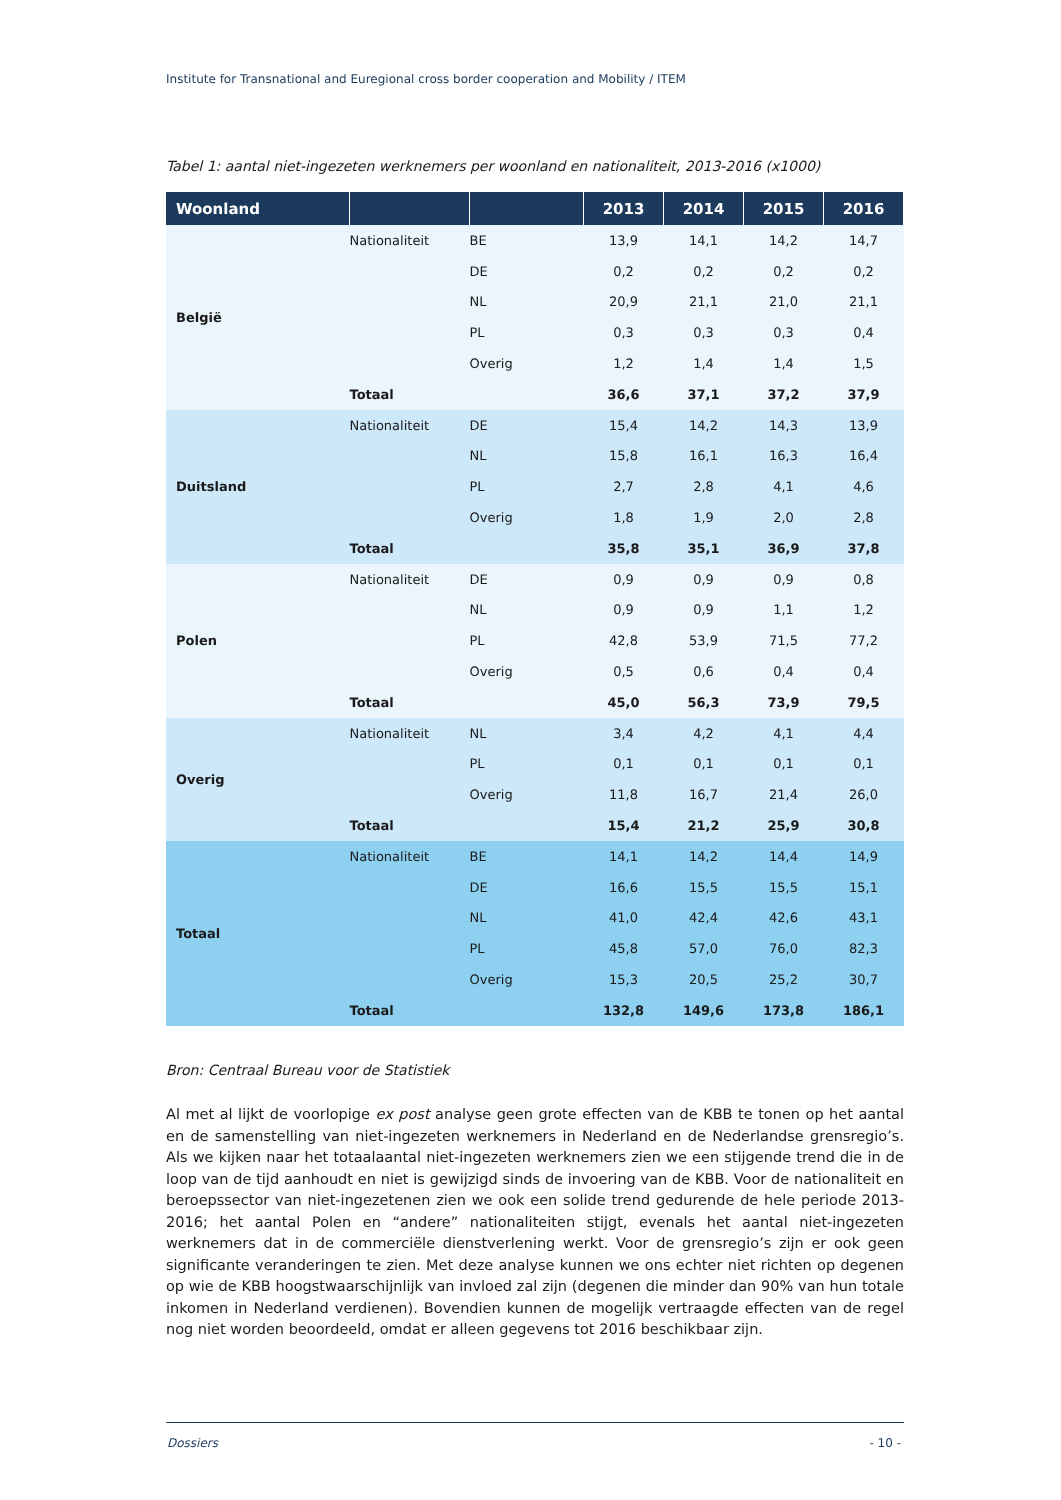Institute for Transnational and Euregional cross border cooperation and Mobility / ITEM
Tabel 1: aantal niet-ingezeten werknemers per woonland en nationaliteit, 2013-2016 (x1000)
| Woonland | | | 2013 | 2014 | 2015 | 2016 |
| --- | --- | --- | --- | --- | --- | --- |
| België | Nationaliteit | BE | 13,9 | 14,1 | 14,2 | 14,7 |
| | | DE | 0,2 | 0,2 | 0,2 | 0,2 |
| | | NL | 20,9 | 21,1 | 21,0 | 21,1 |
| | | PL | 0,3 | 0,3 | 0,3 | 0,4 |
| | | Overig | 1,2 | 1,4 | 1,4 | 1,5 |
| | Totaal | | 36,6 | 37,1 | 37,2 | 37,9 |
| Duitsland | Nationaliteit | DE | 15,4 | 14,2 | 14,3 | 13,9 |
| | | NL | 15,8 | 16,1 | 16,3 | 16,4 |
| | | PL | 2,7 | 2,8 | 4,1 | 4,6 |
| | | Overig | 1,8 | 1,9 | 2,0 | 2,8 |
| | Totaal | | 35,8 | 35,1 | 36,9 | 37,8 |
| Polen | Nationaliteit | DE | 0,9 | 0,9 | 0,9 | 0,8 |
| | | NL | 0,9 | 0,9 | 1,1 | 1,2 |
| | | PL | 42,8 | 53,9 | 71,5 | 77,2 |
| | | Overig | 0,5 | 0,6 | 0,4 | 0,4 |
| | Totaal | | 45,0 | 56,3 | 73,9 | 79,5 |
| Overig | Nationaliteit | NL | 3,4 | 4,2 | 4,1 | 4,4 |
| | | PL | 0,1 | 0,1 | 0,1 | 0,1 |
| | | Overig | 11,8 | 16,7 | 21,4 | 26,0 |
| | Totaal | | 15,4 | 21,2 | 25,9 | 30,8 |
| Totaal | Nationaliteit | BE | 14,1 | 14,2 | 14,4 | 14,9 |
| | | DE | 16,6 | 15,5 | 15,5 | 15,1 |
| | | NL | 41,0 | 42,4 | 42,6 | 43,1 |
| | | PL | 45,8 | 57,0 | 76,0 | 82,3 |
| | | Overig | 15,3 | 20,5 | 25,2 | 30,7 |
| | Totaal | | 132,8 | 149,6 | 173,8 | 186,1 |
Bron: Centraal Bureau voor de Statistiek
Al met al lijkt de voorlopige ex post analyse geen grote effecten van de KBB te tonen op het aantal en de samenstelling van niet-ingezeten werknemers in Nederland en de Nederlandse grensregio’s. Als we kijken naar het totaalaantal niet-ingezeten werknemers zien we een stijgende trend die in de loop van de tijd aanhoudt en niet is gewijzigd sinds de invoering van de KBB. Voor de nationaliteit en beroepssector van niet-ingezetenen zien we ook een solide trend gedurende de hele periode 2013-2016; het aantal Polen en “andere” nationaliteiten stijgt, evenals het aantal niet-ingezeten werknemers dat in de commerciële dienstverlening werkt. Voor de grensregio’s zijn er ook geen significante veranderingen te zien. Met deze analyse kunnen we ons echter niet richten op degenen op wie de KBB hoogstwaarschijnlijk van invloed zal zijn (degenen die minder dan 90% van hun totale inkomen in Nederland verdienen). Bovendien kunnen de mogelijk vertraagde effecten van de regel nog niet worden beoordeeld, omdat er alleen gegevens tot 2016 beschikbaar zijn.
Dossiers - 10 -